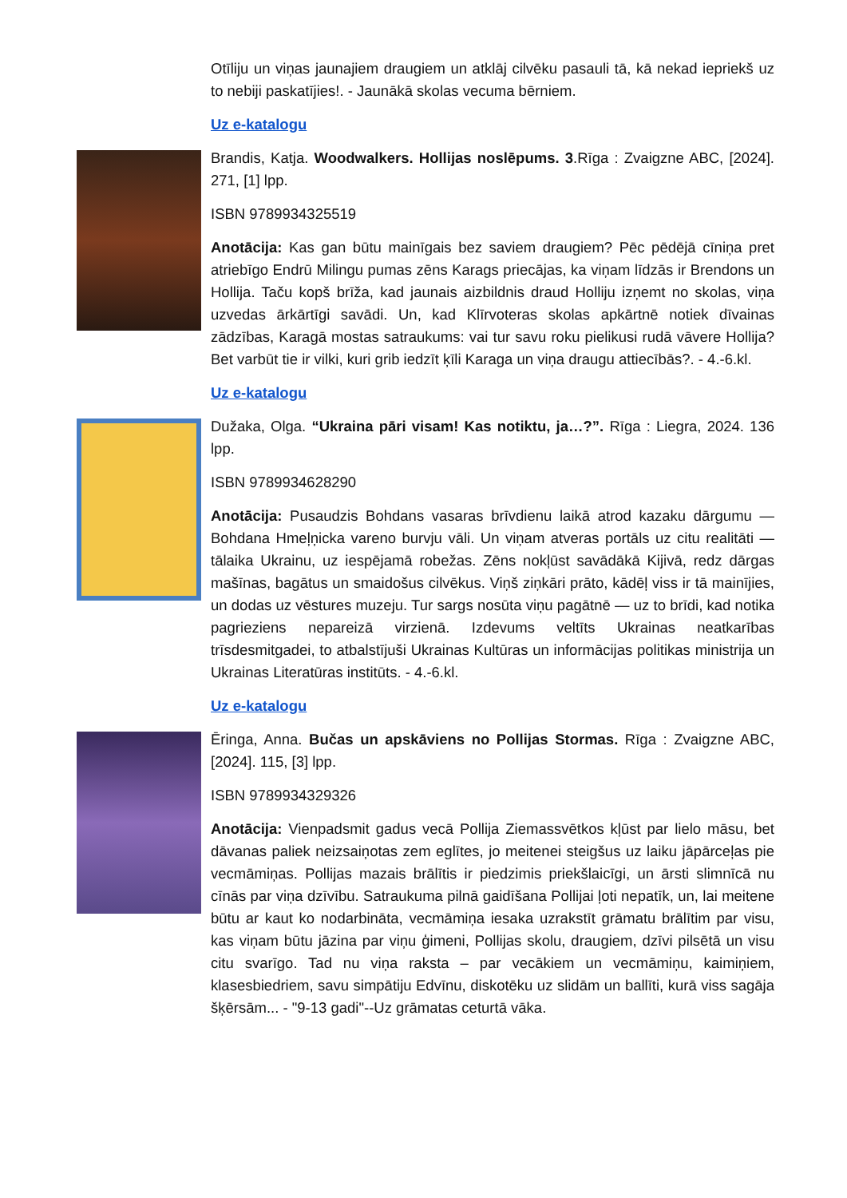Otīliju un viņas jaunajiem draugiem un atklāj cilvēku pasauli tā, kā nekad iepriekš uz to nebiji paskatījies!. - Jaunākā skolas vecuma bērniem.
Uz e-katalogu
Brandis, Katja. Woodwalkers. Hollijas noslēpums. 3.Rīga : Zvaigzne ABC, [2024]. 271, [1] lpp.
ISBN 9789934325519
Anotācija: Kas gan būtu mainīgais bez saviem draugiem? Pēc pēdējā cīniņa pret atriebīgo Endrū Milingu pumas zēns Karags priecājas, ka viņam līdzās ir Brendons un Hollija. Taču kopš brīža, kad jaunais aizbildnis draud Holliju izņemt no skolas, viņa uzvedas ārkārtīgi savādi. Un, kad Klīrvoteras skolas apkārtnē notiek dīvainas zādzības, Karagā mostas satraukums: vai tur savu roku pielikusi rudā vāvere Hollija? Bet varbūt tie ir vilki, kuri grib iedzīt ķīli Karaga un viņa draugu attiecībās?. - 4.-6.kl.
Uz e-katalogu
Dužaka, Olga. “Ukraina pāri visam! Kas notiktu, ja…?”. Rīga : Liegra, 2024. 136 lpp.
ISBN 9789934628290
Anotācija: Pusaudzis Bohdans vasaras brīvdienu laikā atrod kazaku dārgumu — Bohdana Hmeļņicka vareno burvju vāli. Un viņam atveras portāls uz citu realitāti — tālaika Ukrainu, uz iespējamā robežas. Zēns nokļūst savādākā Kijivā, redz dārgas mašīnas, bagātus un smaidošus cilvēkus. Viņš ziņkāri prāto, kādēļ viss ir tā mainījies, un dodas uz vēstures muzeju. Tur sargs nosūta viņu pagātnē — uz to brīdi, kad notika pagrieziens nepareizā virzienā. Izdevums veltīts Ukrainas neatkarības trīsdesmitgadei, to atbalstījuši Ukrainas Kultūras un informācijas politikas ministrija un Ukrainas Literatūras institūts. - 4.-6.kl.
Uz e-katalogu
Ēringa, Anna. Bučas un apskāviens no Pollijas Stormas. Rīga : Zvaigzne ABC, [2024]. 115, [3] lpp.
ISBN 9789934329326
Anotācija: Vienpadsmit gadus vecā Pollija Ziemassvētkos kļūst par lielo māsu, bet dāvanas paliek neizsaiņotas zem eglītes, jo meitenei steigšus uz laiku jāpārceļas pie vecmāmiņas. Pollijas mazais brālītis ir piedzimis priekšlaicīgi, un ārsti slimnīcā nu cīnās par viņa dzīvību. Satraukuma pilnā gaidīšana Pollijai ļoti nepatīk, un, lai meitene būtu ar kaut ko nodarbināta, vecmāmiņa iesaka uzrakstīt grāmatu brālītim par visu, kas viņam būtu jāzina par viņu ģimeni, Pollijas skolu, draugiem, dzīvi pilsētā un visu citu svarīgo. Tad nu viņa raksta – par vecākiem un vecmāmiņu, kaimiņiem, klasesbiedriem, savu simpātiju Edvīnu, diskotēku uz slidām un ballīti, kurā viss sagāja šķērsām... - "9-13 gadi"--Uz grāmatas ceturtā vāka.